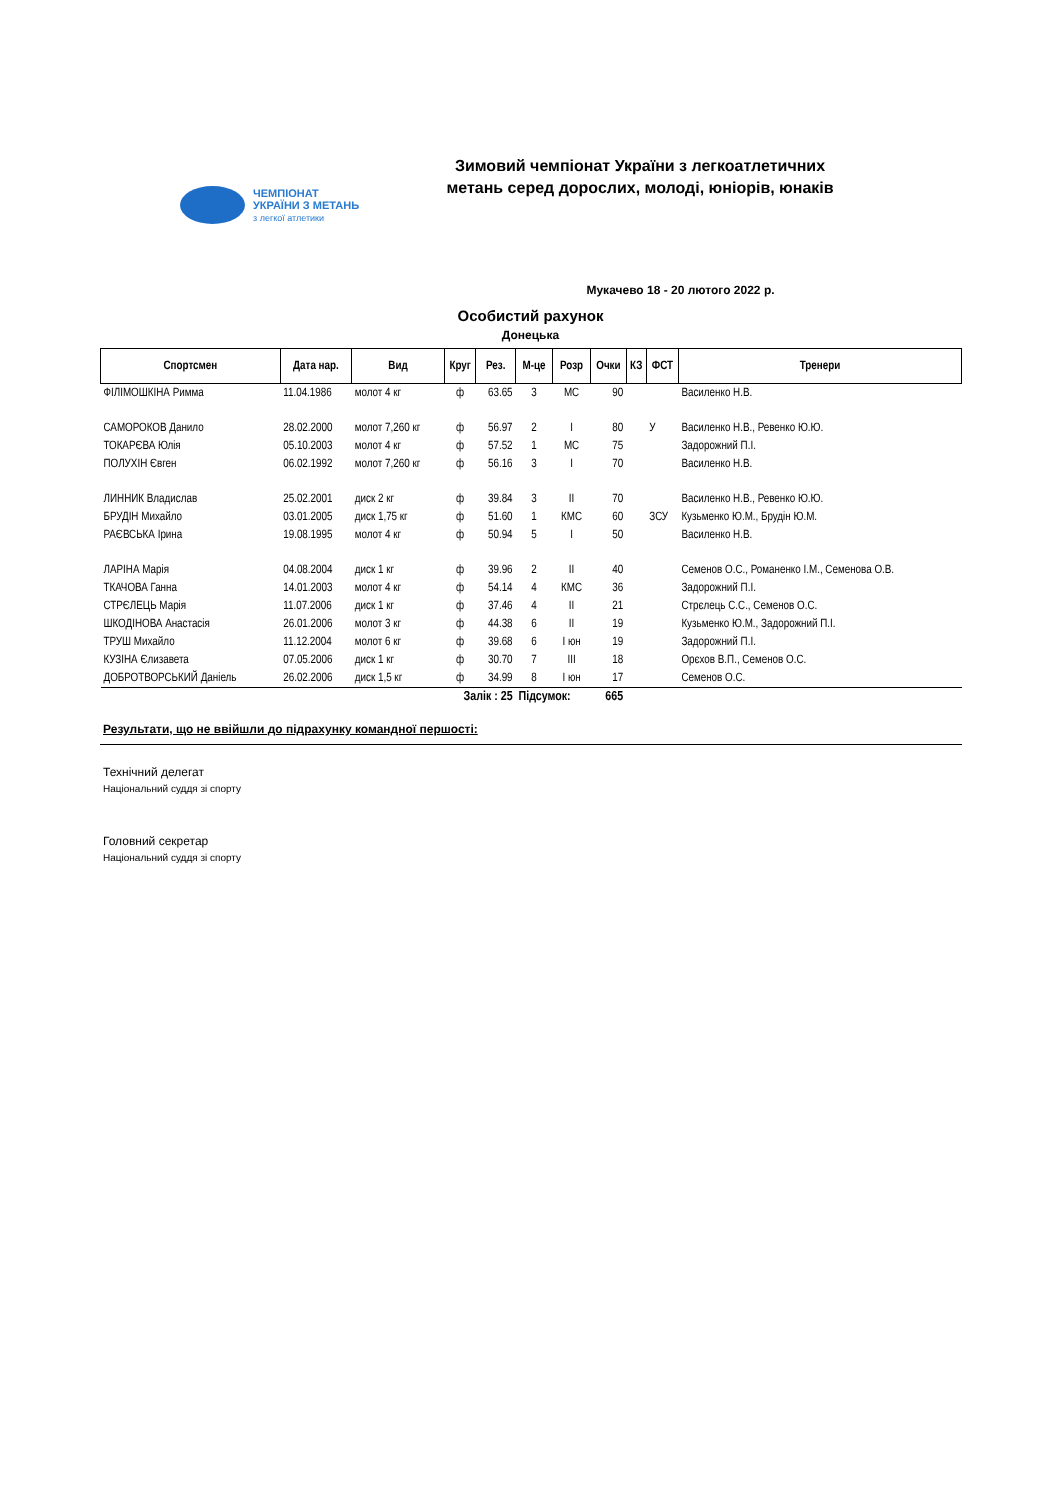ЧЕМПІОНАТ
УКРАЇНИ З МЕТАНЬ
з легкої атлетики
Зимовий чемпіонат України з легкоатлетичних метань серед дорослих, молоді, юніорів, юнаків
Мукачево 18 - 20 лютого 2022 р.
Особистий рахунок
Донецька
| Спортсмен | Дата нар. | Вид | Круг | Рез. | М-це | Розр | Очки | КЗ | ФСТ | Тренери |
| --- | --- | --- | --- | --- | --- | --- | --- | --- | --- | --- |
| ФІЛІМОШКІНА Римма | 11.04.1986 | молот 4 кг | ф | 63.65 | 3 | МС | 90 | | | Василенко Н.В. |
| САМОРОКОВ Данило | 28.02.2000 | молот 7,260 кг | ф | 56.97 | 2 | I | 80 | | У | Василенко Н.В., Ревенко Ю.Ю. |
| ТОКАРЄВА Юлія | 05.10.2003 | молот 4 кг | ф | 57.52 | 1 | МС | 75 | | | Задорожний П.І. |
| ПОЛУХІН Євген | 06.02.1992 | молот 7,260 кг | ф | 56.16 | 3 | I | 70 | | | Василенко Н.В. |
| ЛИННИК Владислав | 25.02.2001 | диск 2 кг | ф | 39.84 | 3 | II | 70 | | | Василенко Н.В., Ревенко Ю.Ю. |
| БРУДІН Михайло | 03.01.2005 | диск 1,75 кг | ф | 51.60 | 1 | КМС | 60 | | ЗСУ | Кузьменко Ю.М., Брудін Ю.М. |
| РАЄВСЬКА Ірина | 19.08.1995 | молот 4 кг | ф | 50.94 | 5 | I | 50 | | | Василенко Н.В. |
| ЛАРІНА Марія | 04.08.2004 | диск 1 кг | ф | 39.96 | 2 | II | 40 | | | Семенов О.С., Романенко І.М., Семенова О.В. |
| ТКАЧОВА Ганна | 14.01.2003 | молот 4 кг | ф | 54.14 | 4 | КМС | 36 | | | Задорожний П.І. |
| СТРЄЛЕЦЬ Марія | 11.07.2006 | диск 1 кг | ф | 37.46 | 4 | II | 21 | | | Стрєлець С.С., Семенов О.С. |
| ШКОДІНОВА Анастасія | 26.01.2006 | молот 3 кг | ф | 44.38 | 6 | II | 19 | | | Кузьменко Ю.М., Задорожний П.І. |
| ТРУШ Михайло | 11.12.2004 | молот 6 кг | ф | 39.68 | 6 | I юн | 19 | | | Задорожний П.І. |
| КУЗІНА Єлизавета | 07.05.2006 | диск 1 кг | ф | 30.70 | 7 | III | 18 | | | Орєхов В.П., Семенов О.С. |
| ДОБРОТВОРСЬКИЙ Даніель | 26.02.2006 | диск 1,5 кг | ф | 34.99 | 8 | I юн | 17 | | | Семенов О.С. |
| Залік : 25 | | | | | Підсумок: | | 665 | | | |
Результати, що не ввійшли до підрахунку командної першості:
Технічний делегат
Національний суддя зі спорту
Головний секретар
Національний суддя зі спорту